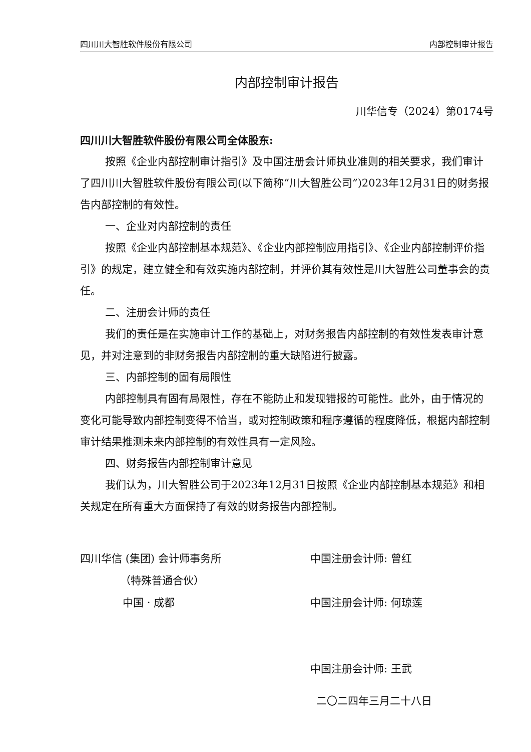四川川大智胜软件股份有限公司 内部控制审计报告
内部控制审计报告
川华信专（2024）第0174号
四川川大智胜软件股份有限公司全体股东:
按照《企业内部控制审计指引》及中国注册会计师执业准则的相关要求，我们审计了四川川大智胜软件股份有限公司(以下简称“川大智胜公司”)2023年12月31日的财务报告内部控制的有效性。
一、企业对内部控制的责任
按照《企业内部控制基本规范》、《企业内部控制应用指引》、《企业内部控制评价指引》的规定，建立健全和有效实施内部控制，并评价其有效性是川大智胜公司董事会的责任。
二、注册会计师的责任
我们的责任是在实施审计工作的基础上，对财务报告内部控制的有效性发表审计意见，并对注意到的非财务报告内部控制的重大缺陷进行披露。
三、内部控制的固有局限性
内部控制具有固有局限性，存在不能防止和发现错报的可能性。此外，由于情况的变化可能导致内部控制变得不恰当，或对控制政策和程序遵循的程度降低，根据内部控制审计结果推测未来内部控制的有效性具有一定风险。
四、财务报告内部控制审计意见
我们认为，川大智胜公司于2023年12月31日按照《企业内部控制基本规范》和相关规定在所有重大方面保持了有效的财务报告内部控制。
四川华信 (集团) 会计师事务所
（特殊普通合伙）
中国 · 成都
中国注册会计师: 曾红
中国注册会计师: 何琼莲
中国注册会计师: 王武
二〇二四年三月二十八日